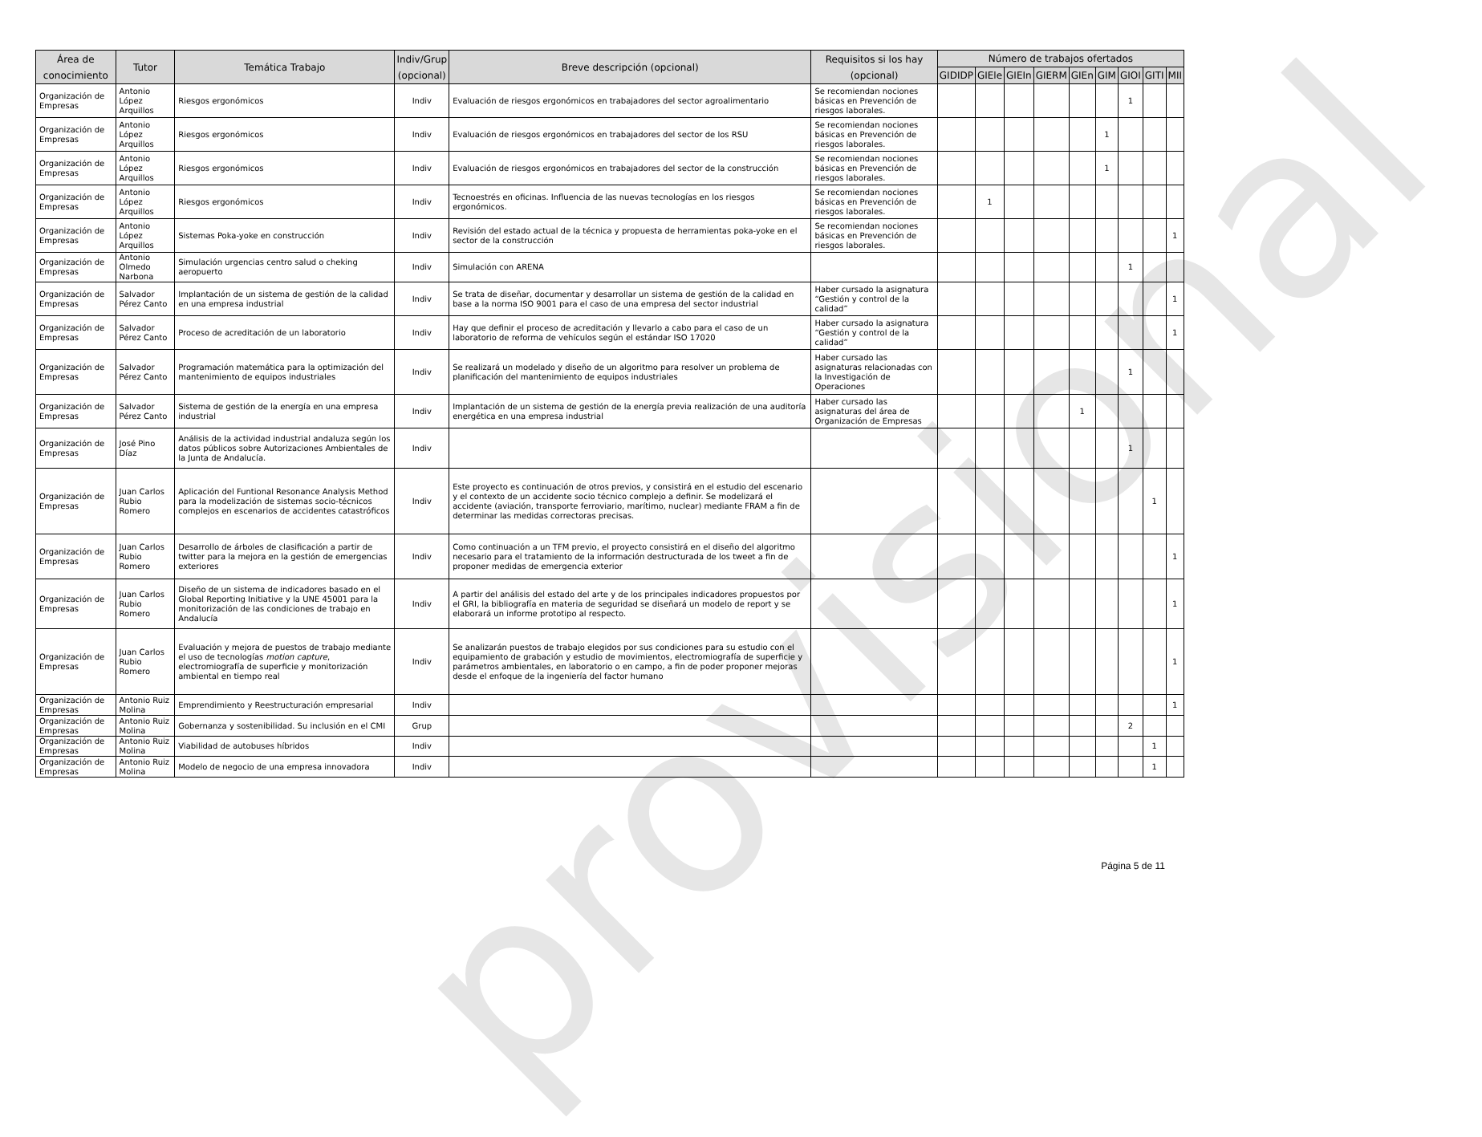provisional
| Área de conocimiento | Tutor | Temática Trabajo | Indiv/Grup (opcional) | Breve descripción (opcional) | Requisitos si los hay (opcional) | Número de trabajos ofertados | | | | | | | | |
| --- | --- | --- | --- | --- | --- | --- | --- | --- | --- | --- | --- | --- | --- | --- |
| | | | | | | GIDIDP | GIEle | GIEIn | GIERM | GIEn | GIM | GIOI | GITI | MII |
| Organización de Empresas | Antonio López Arquillos | Riesgos ergonómicos | Indiv | Evaluación de riesgos ergonómicos en trabajadores del sector agroalimentario | Se recomiendan nociones básicas en Prevención de riesgos laborales. | | | | | | | 1 | | |
| Organización de Empresas | Antonio López Arquillos | Riesgos ergonómicos | Indiv | Evaluación de riesgos ergonómicos en trabajadores del sector de los RSU | Se recomiendan nociones básicas en Prevención de riesgos laborales. | | | | | | 1 | | | |
| Organización de Empresas | Antonio López Arquillos | Riesgos ergonómicos | Indiv | Evaluación de riesgos ergonómicos en trabajadores del sector de la construcción | Se recomiendan nociones básicas en Prevención de riesgos laborales. | | | | | | 1 | | | |
| Organización de Empresas | Antonio López Arquillos | Riesgos ergonómicos | Indiv | Tecnoestrés en oficinas. Influencia de las nuevas tecnologías en los riesgos ergonómicos. | Se recomiendan nociones básicas en Prevención de riesgos laborales. | | 1 | | | | | | | |
| Organización de Empresas | Antonio López Arquillos | Sistemas Poka-yoke en construcción | Indiv | Revisión del estado actual de la técnica y propuesta de herramientas poka-yoke en el sector de la construcción | Se recomiendan nociones básicas en Prevención de riesgos laborales. | | | | | | | | | 1 |
| Organización de Empresas | Antonio Olmedo Narbona | Simulación urgencias centro salud o cheking aeropuerto | Indiv | Simulación con ARENA | | | | | | | | 1 | | |
| Organización de Empresas | Salvador Pérez Canto | Implantación de un sistema de gestión de la calidad en una empresa industrial | Indiv | Se trata de diseñar, documentar y desarrollar un sistema de gestión de la calidad en base a la norma ISO 9001 para el caso de una empresa del sector industrial | Haber cursado la asignatura “Gestión y control de la calidad” | | | | | | | | | 1 |
| Organización de Empresas | Salvador Pérez Canto | Proceso de acreditación de un laboratorio | Indiv | Hay que definir el proceso de acreditación y llevarlo a cabo para el caso de un laboratorio de reforma de vehículos según el estándar ISO 17020 | Haber cursado la asignatura “Gestión y control de la calidad” | | | | | | | | | 1 |
| Organización de Empresas | Salvador Pérez Canto | Programación matemática para la optimización del mantenimiento de equipos industriales | Indiv | Se realizará un modelado y diseño de un algoritmo para resolver un problema de planificación del mantenimiento de equipos industriales | Haber cursado las asignaturas relacionadas con la Investigación de Operaciones | | | | | | | 1 | | |
| Organización de Empresas | Salvador Pérez Canto | Sistema de gestión de la energía en una empresa industrial | Indiv | Implantación de un sistema de gestión de la energía previa realización de una auditoría energética en una empresa industrial | Haber cursado las asignaturas del área de Organización de Empresas | | | | | 1 | | | | |
| Organización de Empresas | José Pino Díaz | Análisis de la actividad industrial andaluza según los datos públicos sobre Autorizaciones Ambientales de la Junta de Andalucía. | Indiv | | | | | | | | | 1 | | |
| Organización de Empresas | Juan Carlos Rubio Romero | Aplicación del Funtional Resonance Analysis Method para la modelización de sistemas socio-técnicos complejos en escenarios de accidentes catastróficos | Indiv | Este proyecto es continuación de otros previos, y consistirá en el estudio del escenario y el contexto de un accidente socio técnico complejo a definir. Se modelizará el accidente (aviación, transporte ferroviario, marítimo, nuclear) mediante FRAM a fin de determinar las medidas correctoras precisas. | | | | | | | | | 1 | |
| Organización de Empresas | Juan Carlos Rubio Romero | Desarrollo de árboles de clasificación a partir de twitter para la mejora en la gestión de emergencias exteriores | Indiv | Como continuación a un TFM previo, el proyecto consistirá en el diseño del algoritmo necesario para el tratamiento de la información destructurada de los tweet a fin de proponer medidas de emergencia exterior | | | | | | | | | | 1 |
| Organización de Empresas | Juan Carlos Rubio Romero | Diseño de un sistema de indicadores basado en el Global Reporting Initiative y la UNE 45001 para la monitorización de las condiciones de trabajo en Andalucía | Indiv | A partir del análisis del estado del arte y de los principales indicadores propuestos por el GRI, la bibliografía en materia de seguridad se diseñará un modelo de report y se elaborará un informe prototipo al respecto. | | | | | | | | | | 1 |
| Organización de Empresas | Juan Carlos Rubio Romero | Evaluación y mejora de puestos de trabajo mediante el uso de tecnologías motion capture , electromiografía de superficie y monitorización ambiental en tiempo real | Indiv | Se analizarán puestos de trabajo elegidos por sus condiciones para su estudio con el equipamiento de grabación y estudio de movimientos, electromiografía de superficie y parámetros ambientales, en laboratorio o en campo, a fin de poder proponer mejoras desde el enfoque de la ingeniería del factor humano | | | | | | | | | | 1 |
| Organización de Empresas | Antonio Ruiz Molina | Emprendimiento y Reestructuración empresarial | Indiv | | | | | | | | | | | 1 |
| Organización de Empresas | Antonio Ruiz Molina | Gobernanza y sostenibilidad. Su inclusión en el CMI | Grup | | | | | | | | | 2 | | |
| Organización de Empresas | Antonio Ruiz Molina | Viabilidad de autobuses híbridos | Indiv | | | | | | | | | | 1 | |
| Organización de Empresas | Antonio Ruiz Molina | Modelo de negocio de una empresa innovadora | Indiv | | | | | | | | | | 1 | |
Página 5 de 11